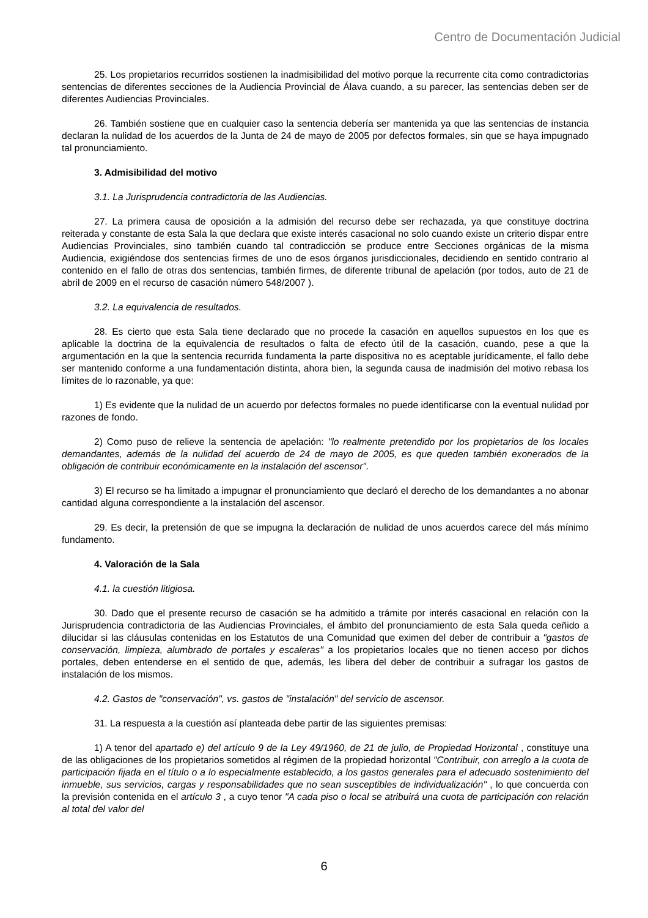Centro de Documentación Judicial
25. Los propietarios recurridos sostienen la inadmisibilidad del motivo porque la recurrente cita como contradictorias sentencias de diferentes secciones de la Audiencia Provincial de Álava cuando, a su parecer, las sentencias deben ser de diferentes Audiencias Provinciales.
26. También sostiene que en cualquier caso la sentencia debería ser mantenida ya que las sentencias de instancia declaran la nulidad de los acuerdos de la Junta de 24 de mayo de 2005 por defectos formales, sin que se haya impugnado tal pronunciamiento.
3. Admisibilidad del motivo
3.1. La Jurisprudencia contradictoria de las Audiencias.
27. La primera causa de oposición a la admisión del recurso debe ser rechazada, ya que constituye doctrina reiterada y constante de esta Sala la que declara que existe interés casacional no solo cuando existe un criterio dispar entre Audiencias Provinciales, sino también cuando tal contradicción se produce entre Secciones orgánicas de la misma Audiencia, exigiéndose dos sentencias firmes de uno de esos órganos jurisdiccionales, decidiendo en sentido contrario al contenido en el fallo de otras dos sentencias, también firmes, de diferente tribunal de apelación (por todos, auto de 21 de abril de 2009 en el recurso de casación número 548/2007 ).
3.2. La equivalencia de resultados.
28. Es cierto que esta Sala tiene declarado que no procede la casación en aquellos supuestos en los que es aplicable la doctrina de la equivalencia de resultados o falta de efecto útil de la casación, cuando, pese a que la argumentación en la que la sentencia recurrida fundamenta la parte dispositiva no es aceptable jurídicamente, el fallo debe ser mantenido conforme a una fundamentación distinta, ahora bien, la segunda causa de inadmisión del motivo rebasa los límites de lo razonable, ya que:
1) Es evidente que la nulidad de un acuerdo por defectos formales no puede identificarse con la eventual nulidad por razones de fondo.
2) Como puso de relieve la sentencia de apelación: "lo realmente pretendido por los propietarios de los locales demandantes, además de la nulidad del acuerdo de 24 de mayo de 2005, es que queden también exonerados de la obligación de contribuir económicamente en la instalación del ascensor".
3) El recurso se ha limitado a impugnar el pronunciamiento que declaró el derecho de los demandantes a no abonar cantidad alguna correspondiente a la instalación del ascensor.
29. Es decir, la pretensión de que se impugna la declaración de nulidad de unos acuerdos carece del más mínimo fundamento.
4. Valoración de la Sala
4.1. la cuestión litigiosa.
30. Dado que el presente recurso de casación se ha admitido a trámite por interés casacional en relación con la Jurisprudencia contradictoria de las Audiencias Provinciales, el ámbito del pronunciamiento de esta Sala queda ceñido a dilucidar si las cláusulas contenidas en los Estatutos de una Comunidad que eximen del deber de contribuir a "gastos de conservación, limpieza, alumbrado de portales y escaleras" a los propietarios locales que no tienen acceso por dichos portales, deben entenderse en el sentido de que, además, les libera del deber de contribuir a sufragar los gastos de instalación de los mismos.
4.2. Gastos de "conservación", vs. gastos de "instalación" del servicio de ascensor.
31. La respuesta a la cuestión así planteada debe partir de las siguientes premisas:
1) A tenor del apartado e) del artículo 9 de la Ley 49/1960, de 21 de julio, de Propiedad Horizontal , constituye una de las obligaciones de los propietarios sometidos al régimen de la propiedad horizontal "Contribuir, con arreglo a la cuota de participación fijada en el título o a lo especialmente establecido, a los gastos generales para el adecuado sostenimiento del inmueble, sus servicios, cargas y responsabilidades que no sean susceptibles de individualización" , lo que concuerda con la previsión contenida en el artículo 3 , a cuyo tenor "A cada piso o local se atribuirá una cuota de participación con relación al total del valor del
6